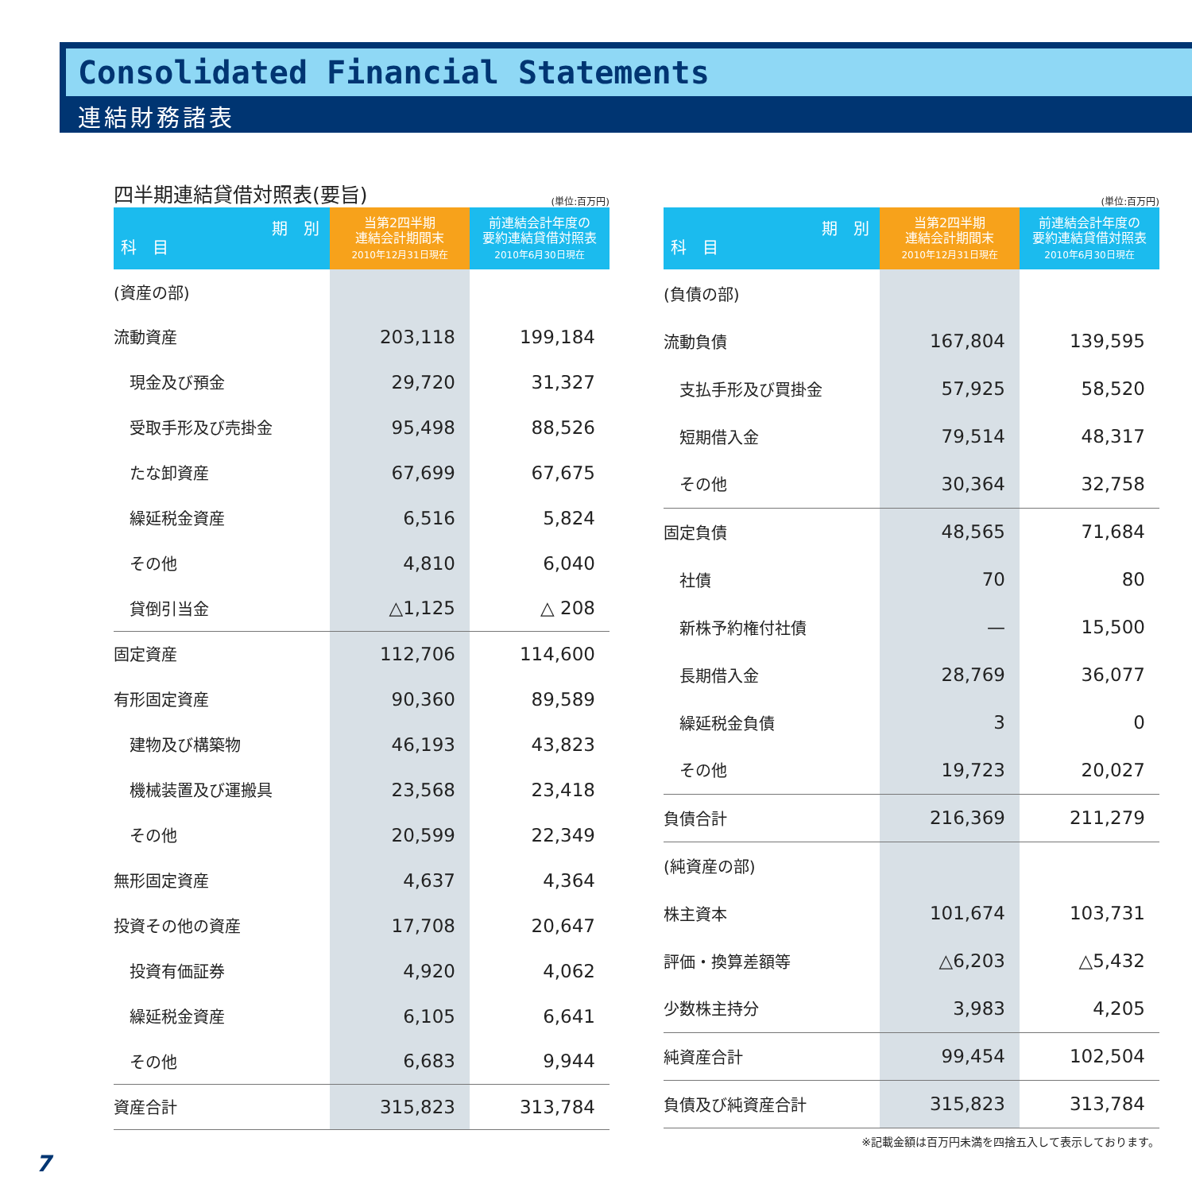Consolidated Financial Statements
連結財務諸表
四半期連結貸借対照表(要旨)
(単位:百万円)
| 期 別 科 目 | 当第2四半期 連結会計期間末 2010年12月31日現在 | 前連結会計年度の 要約連結貸借対照表 2010年6月30日現在 |
| --- | --- | --- |
| (資産の部) | | |
| 流動資産 | 203,118 | 199,184 |
| 現金及び預金 | 29,720 | 31,327 |
| 受取手形及び売掛金 | 95,498 | 88,526 |
| たな卸資産 | 67,699 | 67,675 |
| 繰延税金資産 | 6,516 | 5,824 |
| その他 | 4,810 | 6,040 |
| 貸倒引当金 | △1,125 | △ 208 |
| 固定資産 | 112,706 | 114,600 |
| 有形固定資産 | 90,360 | 89,589 |
| 建物及び構築物 | 46,193 | 43,823 |
| 機械装置及び運搬具 | 23,568 | 23,418 |
| その他 | 20,599 | 22,349 |
| 無形固定資産 | 4,637 | 4,364 |
| 投資その他の資産 | 17,708 | 20,647 |
| 投資有価証券 | 4,920 | 4,062 |
| 繰延税金資産 | 6,105 | 6,641 |
| その他 | 6,683 | 9,944 |
| 資産合計 | 315,823 | 313,784 |
(単位:百万円)
| 期 別 科 目 | 当第2四半期 連結会計期間末 2010年12月31日現在 | 前連結会計年度の 要約連結貸借対照表 2010年6月30日現在 |
| --- | --- | --- |
| (負債の部) | | |
| 流動負債 | 167,804 | 139,595 |
| 支払手形及び買掛金 | 57,925 | 58,520 |
| 短期借入金 | 79,514 | 48,317 |
| その他 | 30,364 | 32,758 |
| 固定負債 | 48,565 | 71,684 |
| 社債 | 70 | 80 |
| 新株予約権付社債 | — | 15,500 |
| 長期借入金 | 28,769 | 36,077 |
| 繰延税金負債 | 3 | 0 |
| その他 | 19,723 | 20,027 |
| 負債合計 | 216,369 | 211,279 |
| (純資産の部) | | |
| 株主資本 | 101,674 | 103,731 |
| 評価・換算差額等 | △6,203 | △5,432 |
| 少数株主持分 | 3,983 | 4,205 |
| 純資産合計 | 99,454 | 102,504 |
| 負債及び純資産合計 | 315,823 | 313,784 |
※記載金額は百万円未満を四捨五入して表示しております。
7